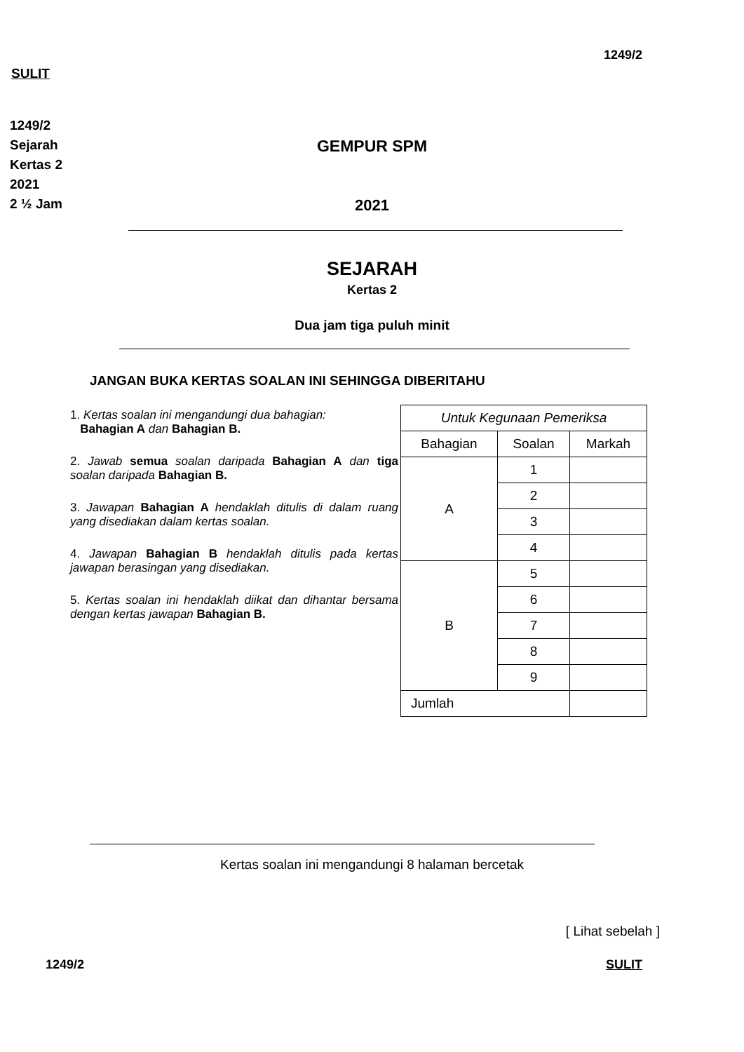1249/2
SULIT
1249/2
Sejarah
Kertas 2
2021
2 ½ Jam
GEMPUR SPM
2021
SEJARAH
Kertas 2
Dua jam tiga puluh minit
JANGAN BUKA KERTAS SOALAN INI SEHINGGA DIBERITAHU
1. Kertas soalan ini mengandungi dua bahagian:
Bahagian A dan Bahagian B.
2. Jawab semua soalan daripada Bahagian A dan tiga soalan daripada Bahagian B.
3. Jawapan Bahagian A hendaklah ditulis di dalam ruang yang disediakan dalam kertas soalan.
4. Jawapan Bahagian B hendaklah ditulis pada kertas jawapan berasingan yang disediakan.
5. Kertas soalan ini hendaklah diikat dan dihantar bersama dengan kertas jawapan Bahagian B.
| Untuk Kegunaan Pemeriksa | | |
| --- | --- | --- |
| Bahagian | Soalan | Markah |
| A | 1 | |
| | 2 | |
| | 3 | |
| | 4 | |
| B | 5 | |
| | 6 | |
| | 7 | |
| | 8 | |
| | 9 | |
| Jumlah | | |
Kertas soalan ini mengandungi 8 halaman bercetak
[ Lihat sebelah ]
1249/2 SULIT